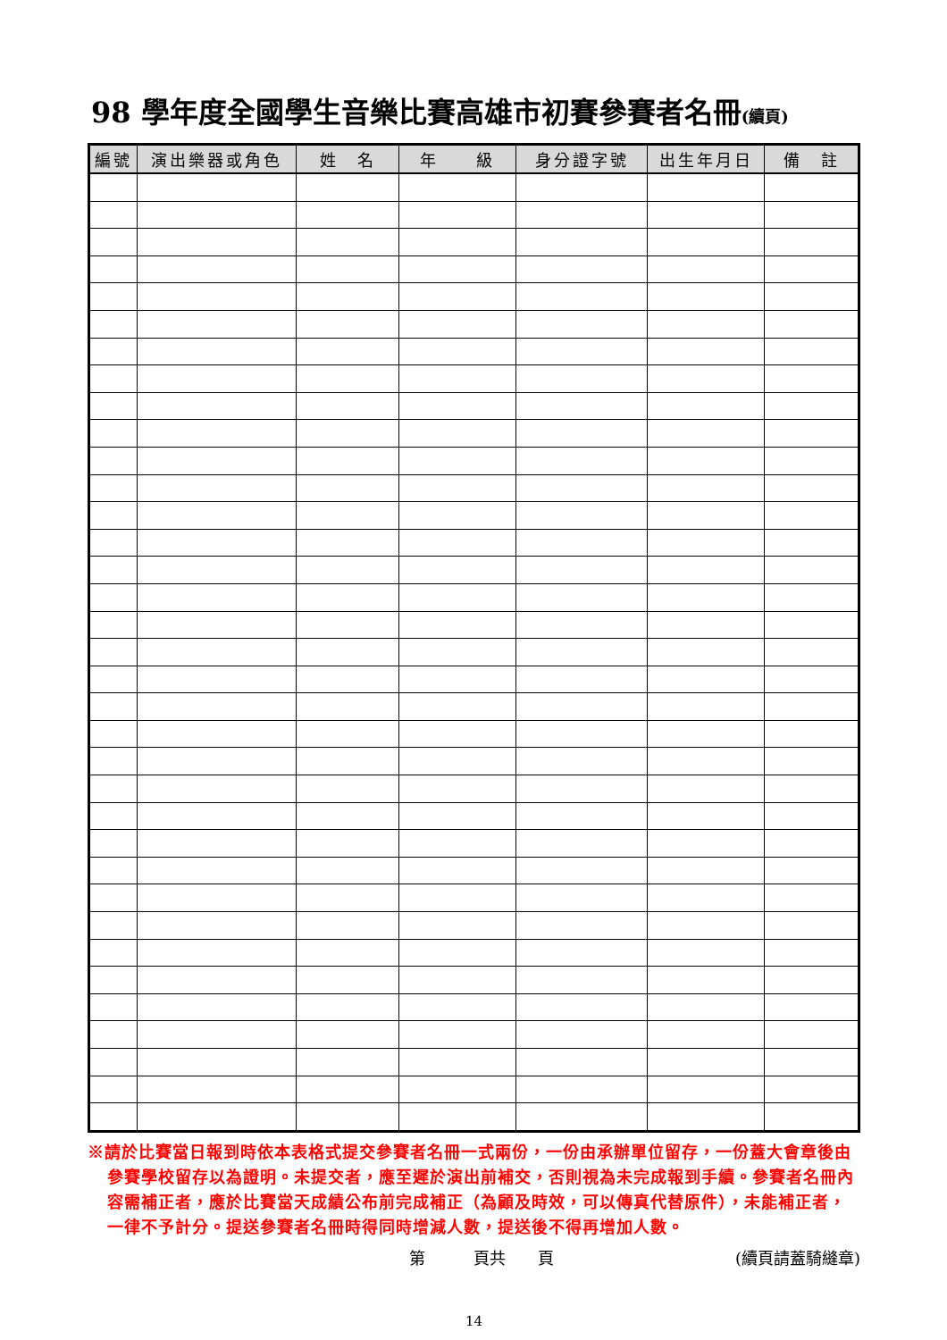98 學年度全國學生音樂比賽高雄市初賽參賽者名冊(續頁)
| 編號 | 演出樂器或角色 | 姓 名 | 年 級 | 身分證字號 | 出生年月日 | 備 註 |
| --- | --- | --- | --- | --- | --- | --- |
※請於比賽當日報到時依本表格式提交參賽者名冊一式兩份，一份由承辦單位留存，一份蓋大會章後由參賽學校留存以為證明。未提交者，應至遲於演出前補交，否則視為未完成報到手續。參賽者名冊內容需補正者，應於比賽當天成績公布前完成補正（為顧及時效，可以傳真代替原件），未能補正者，一律不予計分。提送參賽者名冊時得同時增減人數，提送後不得再增加人數。
第　　　頁共　　頁 (續頁請蓋騎縫章)
14